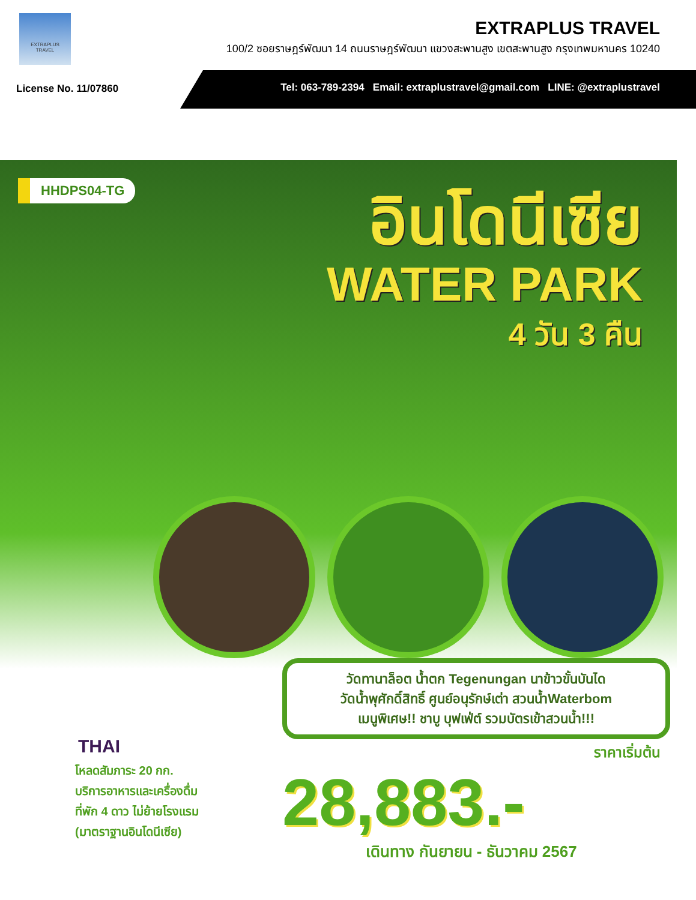EXTRAPLUS
TRAVEL
EXTRAPLUS TRAVEL
100/2 ซอยราษฎร์พัฒนา 14 ถนนราษฎร์พัฒนา แขวงสะพานสูง เขตสะพานสูง กรุงเทพมหานคร 10240
License No. 11/07860
Tel: 063-789-2394 Email: extraplustravel@gmail.com LINE: @extraplustravel
HHDPS04-TG
อินโดนีเซีย
WATER PARK
4 วัน 3 คืน
วัดทานาล็อต น้ำตก Tegenungan นาข้าวขั้นบันได
วัดน้ำพุศักดิ์สิทธิ์ ศูนย์อนุรักษ์เต่า สวนน้ำWaterbom
เมนูพิเศษ!! ชาบู บุฟเฟ่ต์ รวมบัตรเข้าสวนน้ำ!!!
THAI
โหลดสัมภาระ 20 กก.
บริการอาหารและเครื่องดื่ม
ที่พัก 4 ดาว ไม่ย้ายโรงแรม
(มาตราฐานอินโดนีเซีย)
ราคาเริ่มต้น
28,883.-
เดินทาง กันยายน - ธันวาคม 2567